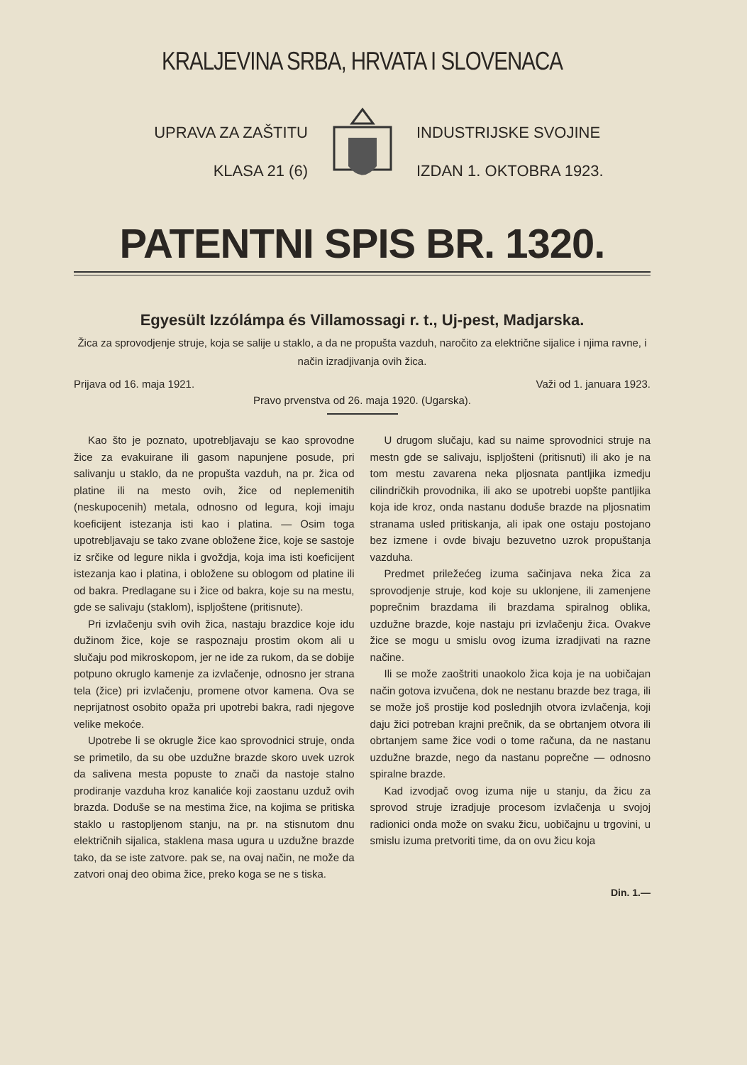KRALJEVINA SRBA, HRVATA I SLOVENACA
UPRAVA ZA ZAŠTITU
KLASA 21 (6)
INDUSTRIJSKE SVOJINE
IZDAN 1. OKTOBRA 1923.
PATENTNI SPIS BR. 1320.
Egyesült Izzólámpa és Villamossagi r. t., Uj-pest, Madjarska.
Žica za sprovodjenje struje, koja se salije u staklo, a da ne propušta vazduh, naročito za električne sijalice i njima ravne, i način izradjivanja ovih žica.
Prijava od 16. maja 1921. Važi od 1. januara 1923.
Pravo prvenstva od 26. maja 1920. (Ugarska).
Kao što je poznato, upotrebljavaju se kao sprovodne žice za evakuirane ili gasom napunjene posude, pri salivanju u staklo, da ne propušta vazduh, na pr. žica od platine ili na mesto ovih, žice od neplemenitih (neskupocenih) metala, odnosno od legura, koji imaju koeficijent istezanja isti kao i platina. — Osim toga upotrebljavaju se tako zvane obložene žice, koje se sastoje iz srčike od legure nikla i gvoždja, koja ima isti koeficijent istezanja kao i platina, i obložene su oblogom od platine ili od bakra. Predlagane su i žice od bakra, koje su na mestu, gde se salivaju (staklom), ispljoštene (pritisnute).
Pri izvlačenju svih ovih žica, nastaju brazdice koje idu dužinom žice, koje se raspoznaju prostim okom ali u slučaju pod mikroskopom, jer ne ide za rukom, da se dobije potpuno okruglo kamenje za izvlačenje, odnosno jer strana tela (žice) pri izvlačenju, promene otvor kamena. Ova se neprijatnost osobito opaža pri upotrebi bakra, radi njegove velike mekoće.
Upotrebe li se okrugle žice kao sprovodnici struje, onda se primetilo, da su obe uzdužne brazde skoro uvek uzrok da salivena mesta popuste to znači da nastoje stalno prodiranje vazduha kroz kanaliće koji zaostanu uzduž ovih brazda. Doduše se na mestima žice, na kojima se pritiska staklo u rastopljenom stanju, na pr. na stisnutom dnu električnih sijalica, staklena masa ugura u uzdužne brazde tako, da se iste zatvore. pak se, na ovaj način, ne može da zatvori onaj deo obima žice, preko koga se ne s tiska.
U drugom slučaju, kad su naime sprovodnici struje na mestn gde se salivaju, ispljošteni (pritisnuti) ili ako je na tom mestu zavarena neka pljosnata pantljika izmedju cilindričkih provodnika, ili ako se upotrebi uopšte pantljika koja ide kroz, onda nastanu doduše brazde na pljosnatim stranama usled pritiskanja, ali ipak one ostaju postojano bez izmene i ovde bivaju bezuvetno uzrok propuštanja vazduha.
Predmet priležećeg izuma sačinjava neka žica za sprovodjenje struje, kod koje su uklonjene, ili zamenjene poprečnim brazdama ili brazdama spiralnog oblika, uzdužne brazde, koje nastaju pri izvlačenju žica. Ovakve žice se mogu u smislu ovog izuma izradjivati na razne načine.
Ili se može zaoštriti unaokolo žica koja je na uobičajan način gotova izvučena, dok ne nestanu brazde bez traga, ili se može još prostije kod poslednjih otvora izvlačenja, koji daju žici potreban krajni prečnik, da se obrtanjem otvora ili obrtanjem same žice vodi o tome računa, da ne nastanu uzdužne brazde, nego da nastanu poprečne — odnosno spiralne brazde.
Kad izvodjač ovog izuma nije u stanju, da žicu za sprovod struje izradjuje procesom izvlačenja u svojoj radionici onda može on svaku žicu, uobičajnu u trgovini, u smislu izuma pretvoriti time, da on ovu žicu koja
Din. 1.—